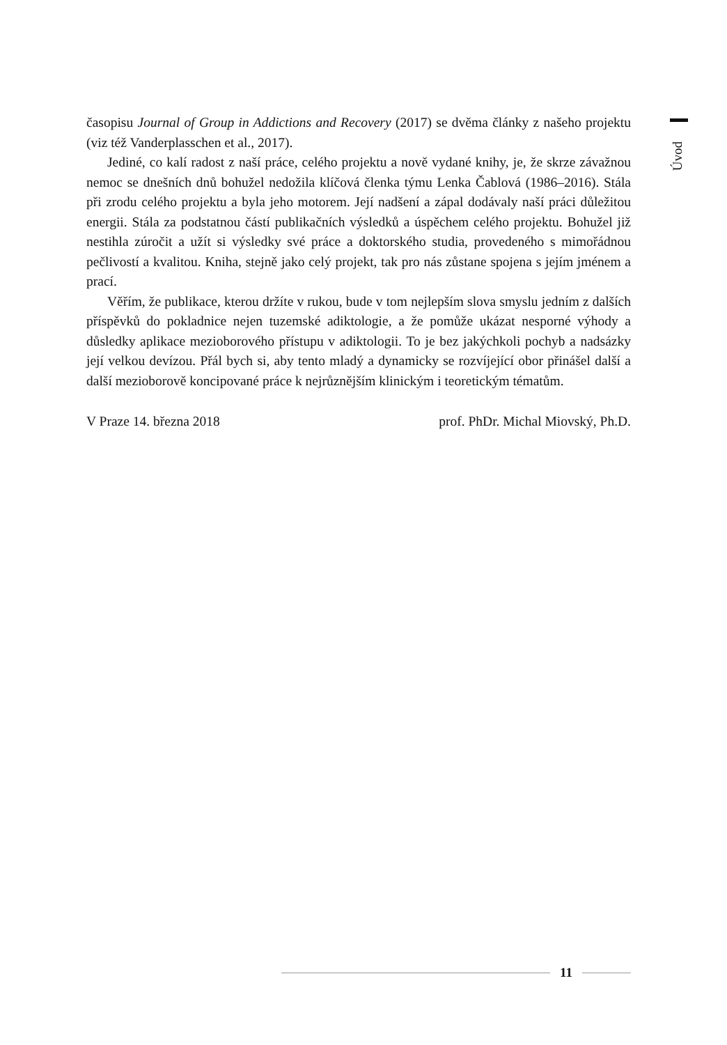Úvod
časopisu Journal of Group in Addictions and Recovery (2017) se dvěma články z našeho projektu (viz též Vanderplasschen et al., 2017).
Jediné, co kalí radost z naší práce, celého projektu a nově vydané knihy, je, že skrze závažnou nemoc se dnešních dnů bohužel nedožila klíčová členka týmu Lenka Čablová (1986–2016). Stála při zrodu celého projektu a byla jeho motorem. Její nadšení a zápal dodávaly naší práci důležitou energii. Stála za podstatnou částí publikačních výsledků a úspěchem celého projektu. Bohužel již nestihla zúročit a užít si výsledky své práce a doktorského studia, provedeného s mimořádnou pečlivostí a kvalitou. Kniha, stejně jako celý projekt, tak pro nás zůstane spojena s jejím jménem a prací.
Věřím, že publikace, kterou držíte v rukou, bude v tom nejlepším slova smyslu jedním z dalších příspěvků do pokladnice nejen tuzemské adiktologie, a že pomůže ukázat nesporné výhody a důsledky aplikace mezioborového přístupu v adiktologii. To je bez jakýchkoli pochyb a nadsázky její velkou devízou. Přál bych si, aby tento mladý a dynamicky se rozvíjející obor přinášel další a další mezioborově koncipované práce k nejrůznějším klinickým i teoretickým tématům.
V Praze 14. března 2018 prof. PhDr. Michal Miovský, Ph.D.
11